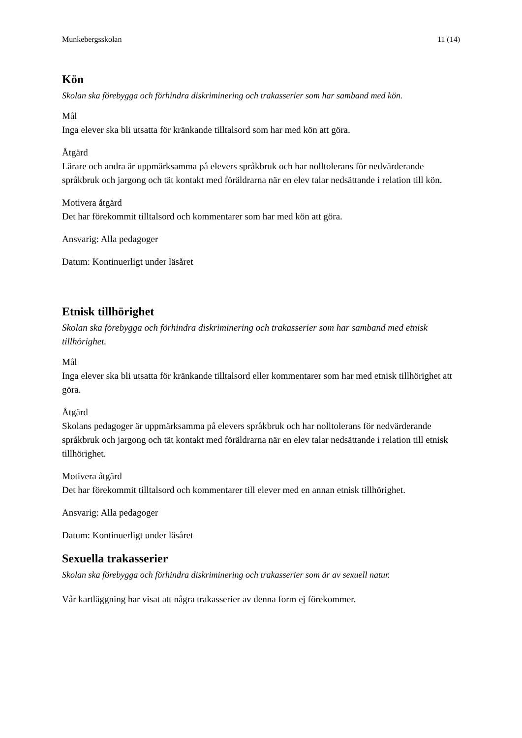Munkebergsskolan 11 (14)
Kön
Skolan ska förebygga och förhindra diskriminering och trakasserier som har samband med kön.
Mål
Inga elever ska bli utsatta för kränkande tilltalsord som har med kön att göra.
Åtgärd
Lärare och andra är uppmärksamma på elevers språkbruk och har nolltolerans för nedvärderande språkbruk och jargong och tät kontakt med föräldrarna när en elev talar nedsättande i relation till kön.
Motivera åtgärd
Det har förekommit tilltalsord och kommentarer som har med kön att göra.
Ansvarig: Alla pedagoger
Datum: Kontinuerligt under läsåret
Etnisk tillhörighet
Skolan ska förebygga och förhindra diskriminering och trakasserier som har samband med etnisk tillhörighet.
Mål
Inga elever ska bli utsatta för kränkande tilltalsord eller kommentarer som har med etnisk tillhörighet att göra.
Åtgärd
Skolans pedagoger är uppmärksamma på elevers språkbruk och har nolltolerans för nedvärderande språkbruk och jargong och tät kontakt med föräldrarna när en elev talar nedsättande i relation till etnisk tillhörighet.
Motivera åtgärd
Det har förekommit tilltalsord och kommentarer till elever med en annan etnisk tillhörighet.
Ansvarig: Alla pedagoger
Datum: Kontinuerligt under läsåret
Sexuella trakasserier
Skolan ska förebygga och förhindra diskriminering och trakasserier som är av sexuell natur.
Vår kartläggning har visat att några trakasserier av denna form ej förekommer.